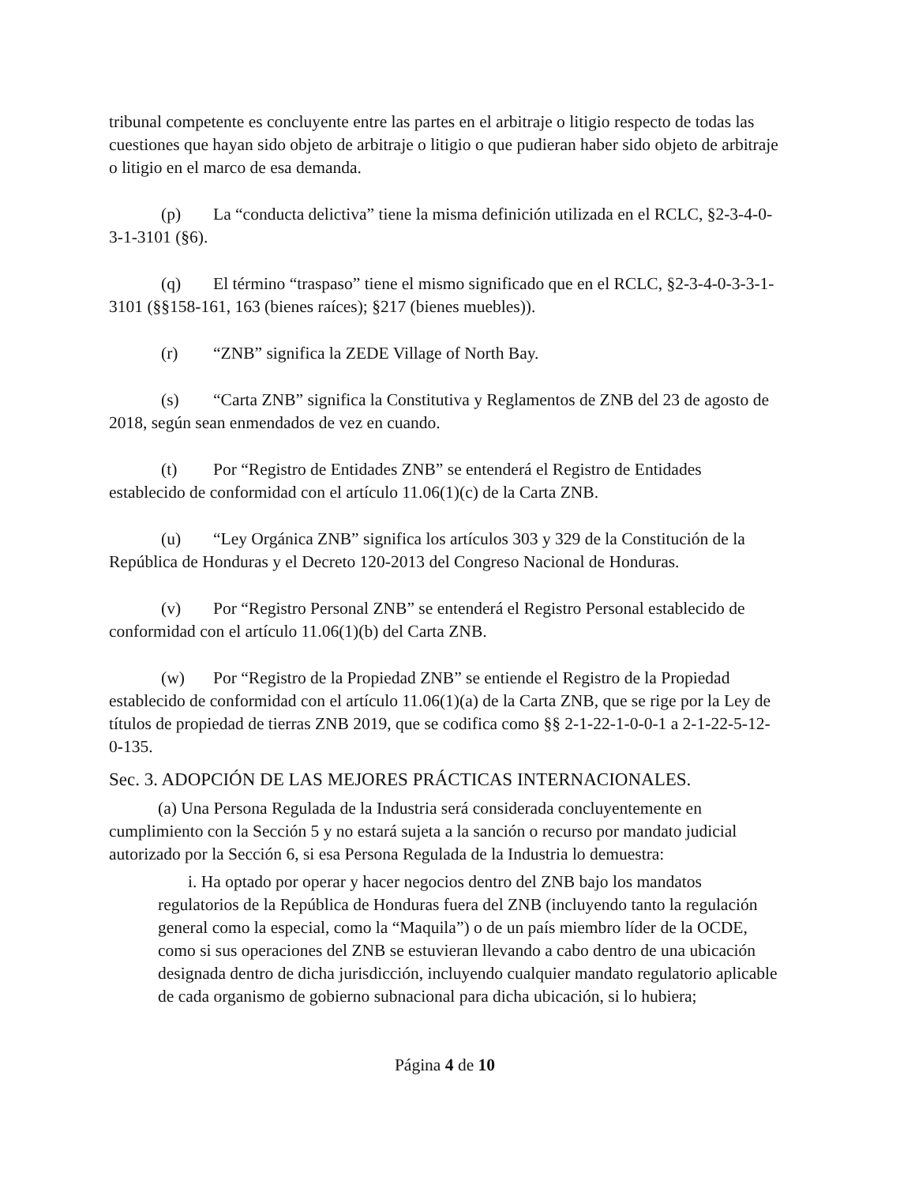tribunal competente es concluyente entre las partes en el arbitraje o litigio respecto de todas las cuestiones que hayan sido objeto de arbitraje o litigio o que pudieran haber sido objeto de arbitraje o litigio en el marco de esa demanda.
(p) La “conducta delictiva” tiene la misma definición utilizada en el RCLC, §2-3-4-0-3-1-3101 (§6).
(q) El término “traspaso” tiene el mismo significado que en el RCLC, §2-3-4-0-3-3-1-3101 (§§158-161, 163 (bienes raíces); §217 (bienes muebles)).
(r) “ZNB” significa la ZEDE Village of North Bay.
(s) “Carta ZNB” significa la Constitutiva y Reglamentos de ZNB del 23 de agosto de 2018, según sean enmendados de vez en cuando.
(t) Por “Registro de Entidades ZNB” se entenderá el Registro de Entidades establecido de conformidad con el artículo 11.06(1)(c) de la Carta ZNB.
(u) “Ley Orgánica ZNB” significa los artículos 303 y 329 de la Constitución de la República de Honduras y el Decreto 120-2013 del Congreso Nacional de Honduras.
(v) Por “Registro Personal ZNB” se entenderá el Registro Personal establecido de conformidad con el artículo 11.06(1)(b) del Carta ZNB.
(w) Por “Registro de la Propiedad ZNB” se entiende el Registro de la Propiedad establecido de conformidad con el artículo 11.06(1)(a) de la Carta ZNB, que se rige por la Ley de títulos de propiedad de tierras ZNB 2019, que se codifica como §§ 2-1-22-1-0-0-1 a 2-1-22-5-12-0-135.
Sec. 3. ADOPCIÓN DE LAS MEJORES PRÁCTICAS INTERNACIONALES.
(a) Una Persona Regulada de la Industria será considerada concluyentemente en cumplimiento con la Sección 5 y no estará sujeta a la sanción o recurso por mandato judicial autorizado por la Sección 6, si esa Persona Regulada de la Industria lo demuestra:
i. Ha optado por operar y hacer negocios dentro del ZNB bajo los mandatos regulatorios de la República de Honduras fuera del ZNB (incluyendo tanto la regulación general como la especial, como la “Maquila”) o de un país miembro líder de la OCDE, como si sus operaciones del ZNB se estuvieran llevando a cabo dentro de una ubicación designada dentro de dicha jurisdicción, incluyendo cualquier mandato regulatorio aplicable de cada organismo de gobierno subnacional para dicha ubicación, si lo hubiera;
Página 4 de 10